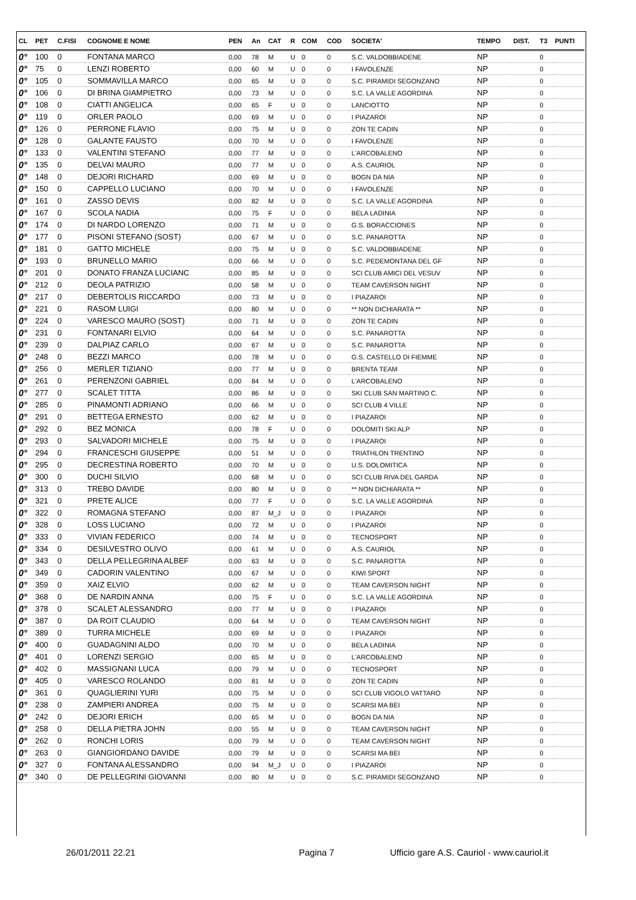| CL | PET | C.FISI | COGNOME E NOME | PEN | An | CAT | R | COM | COD | SOCIETA' | TEMPO | DIST. | T3 | PUNTI |
| --- | --- | --- | --- | --- | --- | --- | --- | --- | --- | --- | --- | --- | --- | --- |
| 0° | 100 | 0 | FONTANA MARCO | 0,00 | 78 | M | U | 0 | 0 | S.C. VALDOBBIADENE | NP | | 0 | |
| 0° | 75 | 0 | LENZI ROBERTO | 0,00 | 60 | M | U | 0 | 0 | I FAVOLENZE | NP | | 0 | |
| 0° | 105 | 0 | SOMMAVILLA MARCO | 0,00 | 65 | M | U | 0 | 0 | S.C. PIRAMIDI SEGONZANO | NP | | 0 | |
| 0° | 106 | 0 | DI BRINA GIAMPIETRO | 0,00 | 73 | M | U | 0 | 0 | S.C. LA VALLE AGORDINA | NP | | 0 | |
| 0° | 108 | 0 | CIATTI ANGELICA | 0,00 | 65 | F | U | 0 | 0 | LANCIOTTO | NP | | 0 | |
| 0° | 119 | 0 | ORLER PAOLO | 0,00 | 69 | M | U | 0 | 0 | I PIAZAROI | NP | | 0 | |
| 0° | 126 | 0 | PERRONE FLAVIO | 0,00 | 75 | M | U | 0 | 0 | ZON TE CADIN | NP | | 0 | |
| 0° | 128 | 0 | GALANTE FAUSTO | 0,00 | 70 | M | U | 0 | 0 | I FAVOLENZE | NP | | 0 | |
| 0° | 133 | 0 | VALENTINI STEFANO | 0,00 | 77 | M | U | 0 | 0 | L'ARCOBALENO | NP | | 0 | |
| 0° | 135 | 0 | DELVAI MAURO | 0,00 | 77 | M | U | 0 | 0 | A.S. CAURIOL | NP | | 0 | |
| 0° | 148 | 0 | DEJORI RICHARD | 0,00 | 69 | M | U | 0 | 0 | BOGN DA NIA | NP | | 0 | |
| 0° | 150 | 0 | CAPPELLO LUCIANO | 0,00 | 70 | M | U | 0 | 0 | I FAVOLENZE | NP | | 0 | |
| 0° | 161 | 0 | ZASSO DEVIS | 0,00 | 82 | M | U | 0 | 0 | S.C. LA VALLE AGORDINA | NP | | 0 | |
| 0° | 167 | 0 | SCOLA NADIA | 0,00 | 75 | F | U | 0 | 0 | BELA LADINIA | NP | | 0 | |
| 0° | 174 | 0 | DI NARDO LORENZO | 0,00 | 71 | M | U | 0 | 0 | G.S. BORACCIONES | NP | | 0 | |
| 0° | 177 | 0 | PISONI STEFANO (SOST) | 0,00 | 67 | M | U | 0 | 0 | S.C. PANAROTTA | NP | | 0 | |
| 0° | 181 | 0 | GATTO MICHELE | 0,00 | 75 | M | U | 0 | 0 | S.C. VALDOBBIADENE | NP | | 0 | |
| 0° | 193 | 0 | BRUNELLO MARIO | 0,00 | 66 | M | U | 0 | 0 | S.C. PEDEMONTANA DEL GF | NP | | 0 | |
| 0° | 201 | 0 | DONATO FRANZA LUCIANC | 0,00 | 85 | M | U | 0 | 0 | SCI CLUB AMICI DEL VESUV | NP | | 0 | |
| 0° | 212 | 0 | DEOLA PATRIZIO | 0,00 | 58 | M | U | 0 | 0 | TEAM CAVERSON NIGHT | NP | | 0 | |
| 0° | 217 | 0 | DEBERTOLIS RICCARDO | 0,00 | 73 | M | U | 0 | 0 | I PIAZAROI | NP | | 0 | |
| 0° | 221 | 0 | RASOM LUIGI | 0,00 | 80 | M | U | 0 | 0 | ** NON DICHIARATA ** | NP | | 0 | |
| 0° | 224 | 0 | VARESCO MAURO (SOST) | 0,00 | 71 | M | U | 0 | 0 | ZON TE CADIN | NP | | 0 | |
| 0° | 231 | 0 | FONTANARI ELVIO | 0,00 | 64 | M | U | 0 | 0 | S.C. PANAROTTA | NP | | 0 | |
| 0° | 239 | 0 | DALPIAZ CARLO | 0,00 | 67 | M | U | 0 | 0 | S.C. PANAROTTA | NP | | 0 | |
| 0° | 248 | 0 | BEZZI MARCO | 0,00 | 78 | M | U | 0 | 0 | G.S. CASTELLO DI FIEMME | NP | | 0 | |
| 0° | 256 | 0 | MERLER TIZIANO | 0,00 | 77 | M | U | 0 | 0 | BRENTA TEAM | NP | | 0 | |
| 0° | 261 | 0 | PERENZONI GABRIEL | 0,00 | 84 | M | U | 0 | 0 | L'ARCOBALENO | NP | | 0 | |
| 0° | 277 | 0 | SCALET TITTA | 0,00 | 86 | M | U | 0 | 0 | SKI CLUB SAN MARTINO C. | NP | | 0 | |
| 0° | 285 | 0 | PINAMONTI ADRIANO | 0,00 | 66 | M | U | 0 | 0 | SCI CLUB 4 VILLE | NP | | 0 | |
| 0° | 291 | 0 | BETTEGA ERNESTO | 0,00 | 62 | M | U | 0 | 0 | I PIAZAROI | NP | | 0 | |
| 0° | 292 | 0 | BEZ MONICA | 0,00 | 78 | F | U | 0 | 0 | DOLOMITI SKI ALP | NP | | 0 | |
| 0° | 293 | 0 | SALVADORI MICHELE | 0,00 | 75 | M | U | 0 | 0 | I PIAZAROI | NP | | 0 | |
| 0° | 294 | 0 | FRANCESCHI GIUSEPPE | 0,00 | 51 | M | U | 0 | 0 | TRIATHLON TRENTINO | NP | | 0 | |
| 0° | 295 | 0 | DECRESTINA ROBERTO | 0,00 | 70 | M | U | 0 | 0 | U.S. DOLOMITICA | NP | | 0 | |
| 0° | 300 | 0 | DUCHI SILVIO | 0,00 | 68 | M | U | 0 | 0 | SCI CLUB RIVA DEL GARDA | NP | | 0 | |
| 0° | 313 | 0 | TREBO DAVIDE | 0,00 | 80 | M | U | 0 | 0 | ** NON DICHIARATA ** | NP | | 0 | |
| 0° | 321 | 0 | PRETE ALICE | 0,00 | 77 | F | U | 0 | 0 | S.C. LA VALLE AGORDINA | NP | | 0 | |
| 0° | 322 | 0 | ROMAGNA STEFANO | 0,00 | 87 | M_J | U | 0 | 0 | I PIAZAROI | NP | | 0 | |
| 0° | 328 | 0 | LOSS LUCIANO | 0,00 | 72 | M | U | 0 | 0 | I PIAZAROI | NP | | 0 | |
| 0° | 333 | 0 | VIVIAN FEDERICO | 0,00 | 74 | M | U | 0 | 0 | TECNOSPORT | NP | | 0 | |
| 0° | 334 | 0 | DESILVESTRO OLIVO | 0,00 | 61 | M | U | 0 | 0 | A.S. CAURIOL | NP | | 0 | |
| 0° | 343 | 0 | DELLA PELLEGRINA ALBEF | 0,00 | 63 | M | U | 0 | 0 | S.C. PANAROTTA | NP | | 0 | |
| 0° | 349 | 0 | CADORIN VALENTINO | 0,00 | 67 | M | U | 0 | 0 | KIWI SPORT | NP | | 0 | |
| 0° | 359 | 0 | XAIZ ELVIO | 0,00 | 62 | M | U | 0 | 0 | TEAM CAVERSON NIGHT | NP | | 0 | |
| 0° | 368 | 0 | DE NARDIN ANNA | 0,00 | 75 | F | U | 0 | 0 | S.C. LA VALLE AGORDINA | NP | | 0 | |
| 0° | 378 | 0 | SCALET ALESSANDRO | 0,00 | 77 | M | U | 0 | 0 | I PIAZAROI | NP | | 0 | |
| 0° | 387 | 0 | DA ROIT CLAUDIO | 0,00 | 64 | M | U | 0 | 0 | TEAM CAVERSON NIGHT | NP | | 0 | |
| 0° | 389 | 0 | TURRA MICHELE | 0,00 | 69 | M | U | 0 | 0 | I PIAZAROI | NP | | 0 | |
| 0° | 400 | 0 | GUADAGNINI ALDO | 0,00 | 70 | M | U | 0 | 0 | BELA LADINIA | NP | | 0 | |
| 0° | 401 | 0 | LORENZI SERGIO | 0,00 | 65 | M | U | 0 | 0 | L'ARCOBALENO | NP | | 0 | |
| 0° | 402 | 0 | MASSIGNANI LUCA | 0,00 | 79 | M | U | 0 | 0 | TECNOSPORT | NP | | 0 | |
| 0° | 405 | 0 | VARESCO ROLANDO | 0,00 | 81 | M | U | 0 | 0 | ZON TE CADIN | NP | | 0 | |
| 0° | 361 | 0 | QUAGLIERINI YURI | 0,00 | 75 | M | U | 0 | 0 | SCI CLUB VIGOLO VATTARO | NP | | 0 | |
| 0° | 238 | 0 | ZAMPIERI ANDREA | 0,00 | 75 | M | U | 0 | 0 | SCARSI MA BEI | NP | | 0 | |
| 0° | 242 | 0 | DEJORI ERICH | 0,00 | 65 | M | U | 0 | 0 | BOGN DA NIA | NP | | 0 | |
| 0° | 258 | 0 | DELLA PIETRA JOHN | 0,00 | 55 | M | U | 0 | 0 | TEAM CAVERSON NIGHT | NP | | 0 | |
| 0° | 262 | 0 | RONCHI LORIS | 0,00 | 79 | M | U | 0 | 0 | TEAM CAVERSON NIGHT | NP | | 0 | |
| 0° | 263 | 0 | GIANGIORDANO DAVIDE | 0,00 | 79 | M | U | 0 | 0 | SCARSI MA BEI | NP | | 0 | |
| 0° | 327 | 0 | FONTANA ALESSANDRO | 0,00 | 94 | M_J | U | 0 | 0 | I PIAZAROI | NP | | 0 | |
| 0° | 340 | 0 | DE PELLEGRINI GIOVANNI | 0,00 | 80 | M | U | 0 | 0 | S.C. PIRAMIDI SEGONZANO | NP | | 0 | |
26/01/2011 22.21 Pagina 7 Ufficio gare A.S. Cauriol - www.cauriol.it